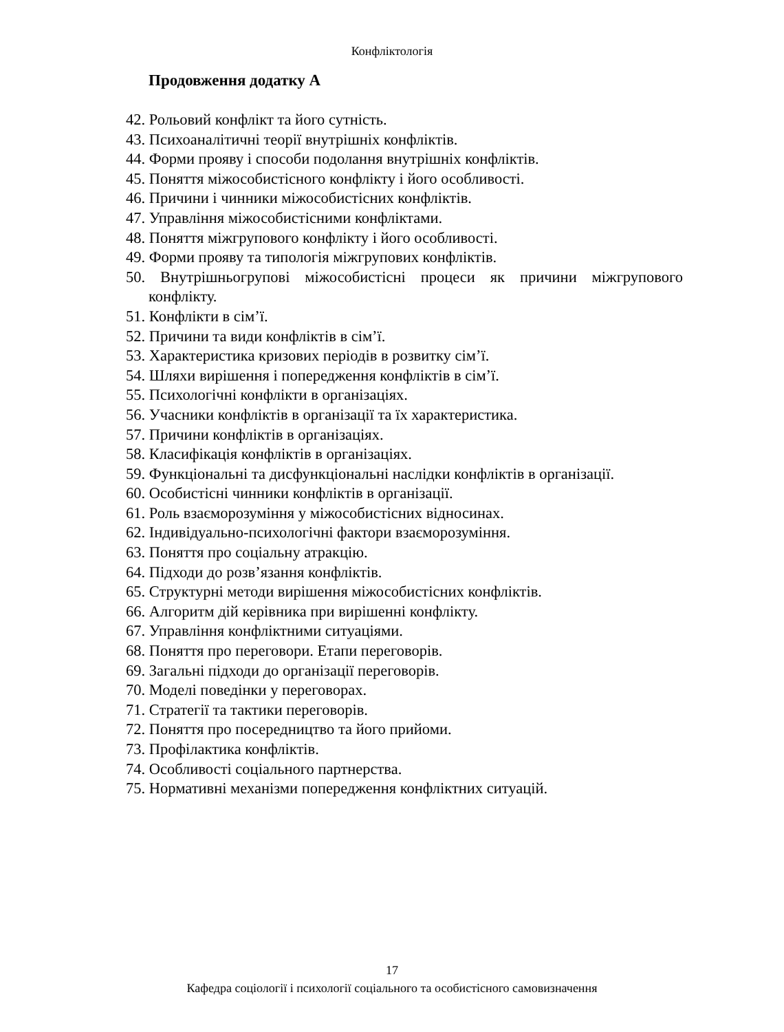Конфліктологія
Продовження додатку А
42. Рольовий конфлікт та його сутність.
43. Психоаналітичні теорії внутрішніх конфліктів.
44. Форми прояву і способи подолання внутрішніх конфліктів.
45. Поняття міжособистісного конфлікту і його особливості.
46. Причини і чинники міжособистісних конфліктів.
47. Управління міжособистісними конфліктами.
48. Поняття міжгрупового конфлікту і його особливості.
49. Форми прояву та типологія міжгрупових конфліктів.
50. Внутрішньогрупові міжособистісні процеси як причини міжгрупового конфлікту.
51. Конфлікти в сім’ї.
52. Причини та види конфліктів в сім’ї.
53. Характеристика кризових періодів в розвитку сім’ї.
54. Шляхи вирішення і попередження конфліктів в сім’ї.
55. Психологічні конфлікти в організаціях.
56. Учасники конфліктів в організації та їх характеристика.
57. Причини конфліктів в організаціях.
58. Класифікація конфліктів в організаціях.
59. Функціональні та дисфункціональні наслідки конфліктів в організації.
60. Особистісні чинники конфліктів в організації.
61. Роль взаєморозуміння у міжособистісних відносинах.
62. Індивідуально-психологічні фактори взаєморозуміння.
63. Поняття про соціальну атракцію.
64. Підходи до розв’язання конфліктів.
65. Структурні методи вирішення міжособистісних конфліктів.
66. Алгоритм дій керівника при вирішенні конфлікту.
67. Управління конфліктними ситуаціями.
68. Поняття про переговори. Етапи переговорів.
69. Загальні підходи до організації переговорів.
70. Моделі поведінки у переговорах.
71. Стратегії та тактики переговорів.
72. Поняття про посередництво та його прийоми.
73. Профілактика конфліктів.
74. Особливості соціального партнерства.
75. Нормативні механізми попередження конфліктних ситуацій.
17
Кафедра соціології і психології соціального та особистісного самовизначення